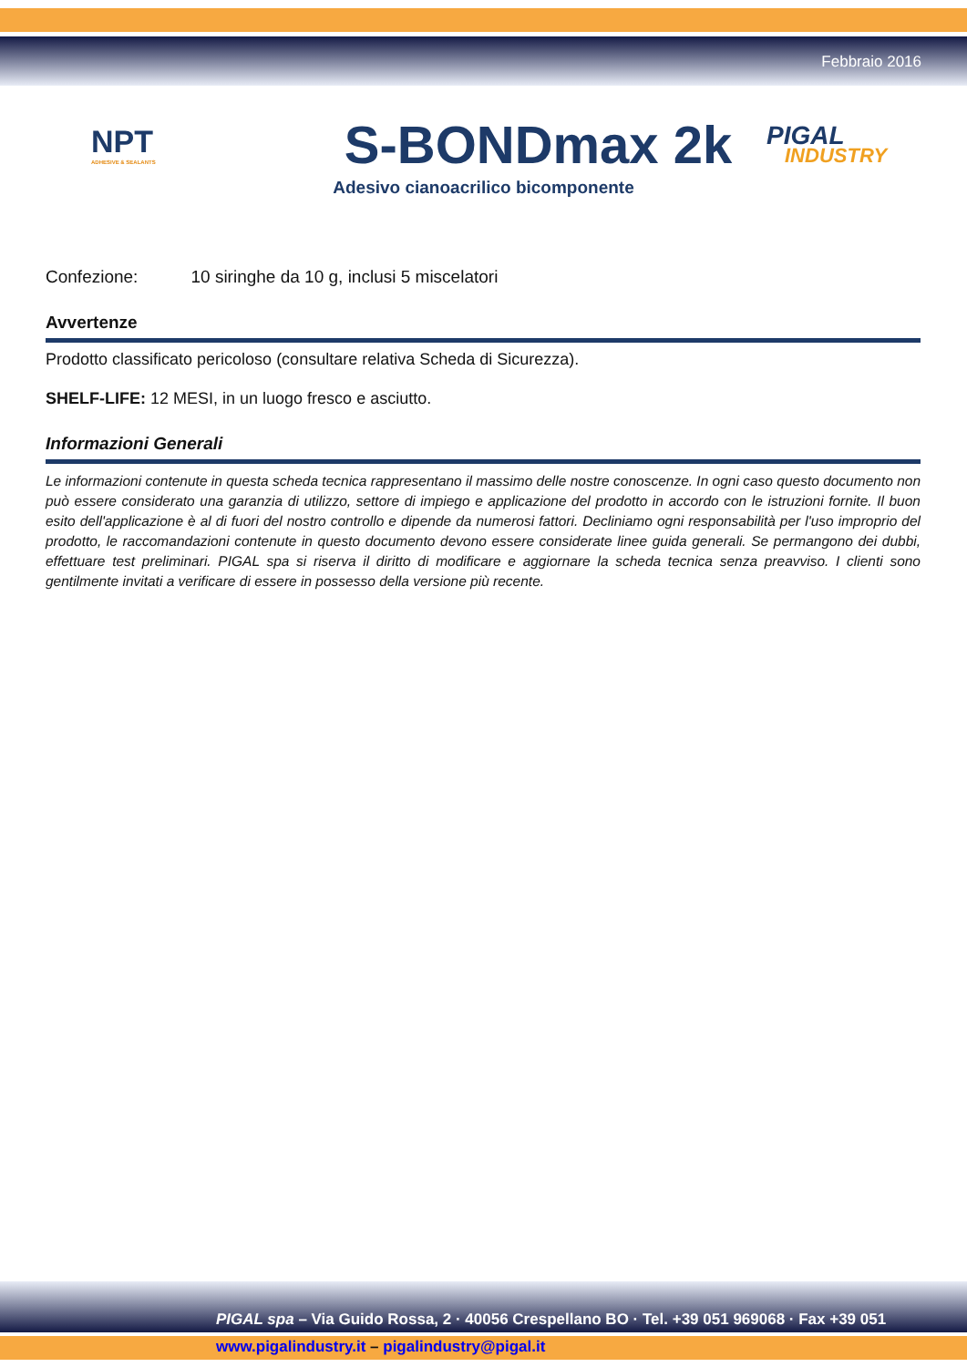Febbraio 2016
NPT
ADHESIVE & SEALANTS
S-BONDmax 2k
PIGAL
INDUSTRY
Adesivo cianoacrilico bicomponente
Confezione: 10 siringhe da 10 g, inclusi 5 miscelatori
Avvertenze
Prodotto classificato pericoloso (consultare relativa Scheda di Sicurezza).
SHELF-LIFE: 12 MESI, in un luogo fresco e asciutto.
Informazioni Generali
Le informazioni contenute in questa scheda tecnica rappresentano il massimo delle nostre conoscenze. In ogni caso questo documento non può essere considerato una garanzia di utilizzo, settore di impiego e applicazione del prodotto in accordo con le istruzioni fornite. Il buon esito dell'applicazione è al di fuori del nostro controllo e dipende da numerosi fattori. Decliniamo ogni responsabilità per l'uso improprio del prodotto, le raccomandazioni contenute in questo documento devono essere considerate linee guida generali. Se permangono dei dubbi, effettuare test preliminari. PIGAL spa si riserva il diritto di modificare e aggiornare la scheda tecnica senza preavviso. I clienti sono gentilmente invitati a verificare di essere in possesso della versione più recente.
PIGAL spa – Via Guido Rossa, 2 · 40056 Crespellano BO · Tel. +39 051 969068 · Fax +39 051
www.pigalindustry.it – pigalindustry@pigal.it